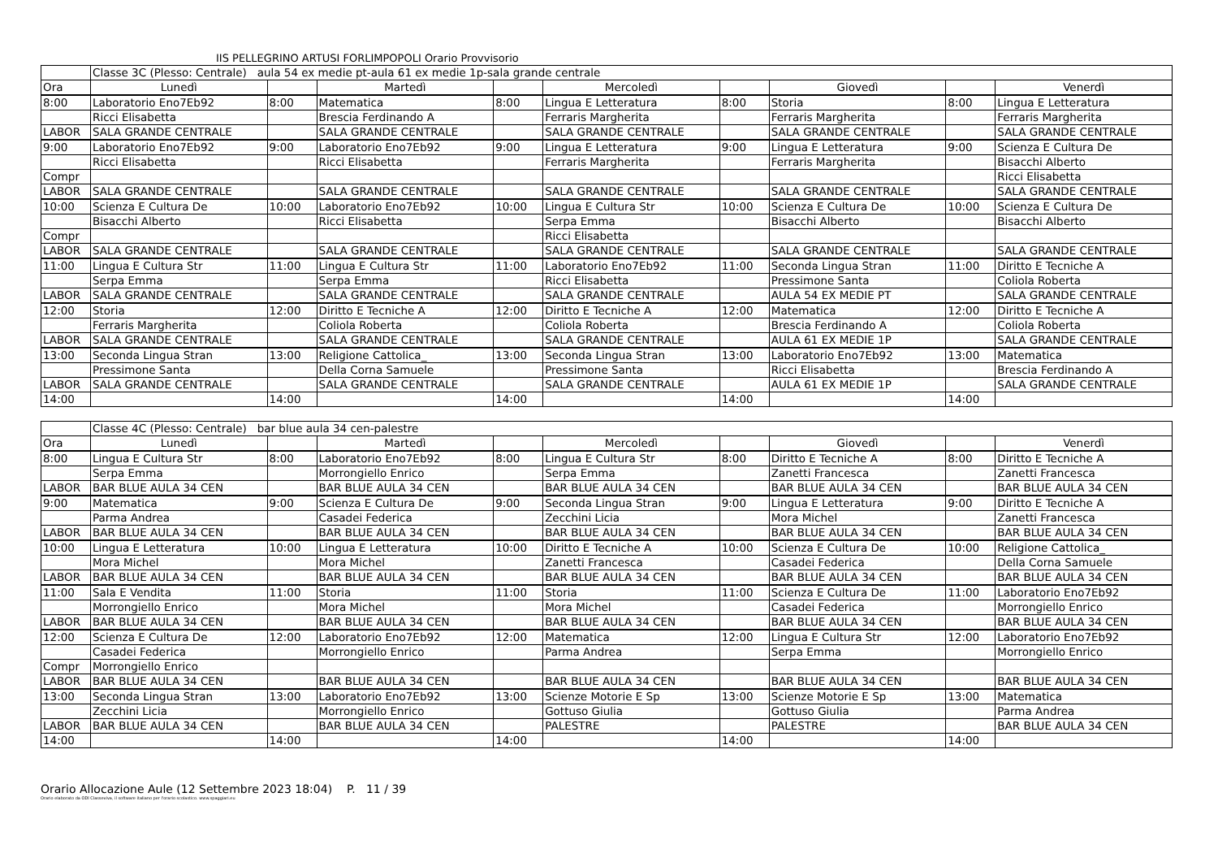IIS PELLEGRINO ARTUSI FORLIMPOPOLI Orario Provvisorio
| | Classe 3C (Plesso: Centrale) aula 54 ex medie pt-aula 61 ex medie 1p-sala grande centrale | | | | | | | | |
| Ora | Lunedì | | Martedì | | Mercoledì | | Giovedì | | Venerdì |
| 8:00 | Laboratorio Eno7Eb92 | 8:00 | Matematica | 8:00 | Lingua E Letteratura | 8:00 | Storia | 8:00 | Lingua E Letteratura |
| | Ricci Elisabetta | | Brescia Ferdinando A | | Ferraris Margherita | | Ferraris Margherita | | Ferraris Margherita |
| LABOR | SALA GRANDE CENTRALE | | SALA GRANDE CENTRALE | | SALA GRANDE CENTRALE | | SALA GRANDE CENTRALE | | SALA GRANDE CENTRALE |
| 9:00 | Laboratorio Eno7Eb92 | 9:00 | Laboratorio Eno7Eb92 | 9:00 | Lingua E Letteratura | 9:00 | Lingua E Letteratura | 9:00 | Scienza E Cultura De |
| | Ricci Elisabetta | | Ricci Elisabetta | | Ferraris Margherita | | Ferraris Margherita | | Bisacchi Alberto |
| Compr | | | | | | | | | Ricci Elisabetta |
| LABOR | SALA GRANDE CENTRALE | | SALA GRANDE CENTRALE | | SALA GRANDE CENTRALE | | SALA GRANDE CENTRALE | | SALA GRANDE CENTRALE |
| 10:00 | Scienza E Cultura De | 10:00 | Laboratorio Eno7Eb92 | 10:00 | Lingua E Cultura Str | 10:00 | Scienza E Cultura De | 10:00 | Scienza E Cultura De |
| | Bisacchi Alberto | | Ricci Elisabetta | | Serpa Emma | | Bisacchi Alberto | | Bisacchi Alberto |
| Compr | | | | | Ricci Elisabetta | | | | |
| LABOR | SALA GRANDE CENTRALE | | SALA GRANDE CENTRALE | | SALA GRANDE CENTRALE | | SALA GRANDE CENTRALE | | SALA GRANDE CENTRALE |
| 11:00 | Lingua E Cultura Str | 11:00 | Lingua E Cultura Str | 11:00 | Laboratorio Eno7Eb92 | 11:00 | Seconda Lingua Stran | 11:00 | Diritto E Tecniche A |
| | Serpa Emma | | Serpa Emma | | Ricci Elisabetta | | Pressimone Santa | | Coliola Roberta |
| LABOR | SALA GRANDE CENTRALE | | SALA GRANDE CENTRALE | | SALA GRANDE CENTRALE | | AULA 54 EX MEDIE PT | | SALA GRANDE CENTRALE |
| 12:00 | Storia | 12:00 | Diritto E Tecniche A | 12:00 | Diritto E Tecniche A | 12:00 | Matematica | 12:00 | Diritto E Tecniche A |
| | Ferraris Margherita | | Coliola Roberta | | Coliola Roberta | | Brescia Ferdinando A | | Coliola Roberta |
| LABOR | SALA GRANDE CENTRALE | | SALA GRANDE CENTRALE | | SALA GRANDE CENTRALE | | AULA 61 EX MEDIE 1P | | SALA GRANDE CENTRALE |
| 13:00 | Seconda Lingua Stran | 13:00 | Religione Cattolica_ | 13:00 | Seconda Lingua Stran | 13:00 | Laboratorio Eno7Eb92 | 13:00 | Matematica |
| | Pressimone Santa | | Della Corna Samuele | | Pressimone Santa | | Ricci Elisabetta | | Brescia Ferdinando A |
| LABOR | SALA GRANDE CENTRALE | | SALA GRANDE CENTRALE | | SALA GRANDE CENTRALE | | AULA 61 EX MEDIE 1P | | SALA GRANDE CENTRALE |
| 14:00 | | 14:00 | | 14:00 | | 14:00 | | 14:00 | |
| | Classe 4C (Plesso: Centrale) bar blue aula 34 cen-palestre | | | | | | | | |
| Ora | Lunedì | | Martedì | | Mercoledì | | Giovedì | | Venerdì |
| 8:00 | Lingua E Cultura Str | 8:00 | Laboratorio Eno7Eb92 | 8:00 | Lingua E Cultura Str | 8:00 | Diritto E Tecniche A | 8:00 | Diritto E Tecniche A |
| | Serpa Emma | | Morrongiello Enrico | | Serpa Emma | | Zanetti Francesca | | Zanetti Francesca |
| LABOR | BAR BLUE AULA 34 CEN | | BAR BLUE AULA 34 CEN | | BAR BLUE AULA 34 CEN | | BAR BLUE AULA 34 CEN | | BAR BLUE AULA 34 CEN |
| 9:00 | Matematica | 9:00 | Scienza E Cultura De | 9:00 | Seconda Lingua Stran | 9:00 | Lingua E Letteratura | 9:00 | Diritto E Tecniche A |
| | Parma Andrea | | Casadei Federica | | Zecchini Licia | | Mora Michel | | Zanetti Francesca |
| LABOR | BAR BLUE AULA 34 CEN | | BAR BLUE AULA 34 CEN | | BAR BLUE AULA 34 CEN | | BAR BLUE AULA 34 CEN | | BAR BLUE AULA 34 CEN |
| 10:00 | Lingua E Letteratura | 10:00 | Lingua E Letteratura | 10:00 | Diritto E Tecniche A | 10:00 | Scienza E Cultura De | 10:00 | Religione Cattolica_ |
| | Mora Michel | | Mora Michel | | Zanetti Francesca | | Casadei Federica | | Della Corna Samuele |
| LABOR | BAR BLUE AULA 34 CEN | | BAR BLUE AULA 34 CEN | | BAR BLUE AULA 34 CEN | | BAR BLUE AULA 34 CEN | | BAR BLUE AULA 34 CEN |
| 11:00 | Sala E Vendita | 11:00 | Storia | 11:00 | Storia | 11:00 | Scienza E Cultura De | 11:00 | Laboratorio Eno7Eb92 |
| | Morrongiello Enrico | | Mora Michel | | Mora Michel | | Casadei Federica | | Morrongiello Enrico |
| LABOR | BAR BLUE AULA 34 CEN | | BAR BLUE AULA 34 CEN | | BAR BLUE AULA 34 CEN | | BAR BLUE AULA 34 CEN | | BAR BLUE AULA 34 CEN |
| 12:00 | Scienza E Cultura De | 12:00 | Laboratorio Eno7Eb92 | 12:00 | Matematica | 12:00 | Lingua E Cultura Str | 12:00 | Laboratorio Eno7Eb92 |
| | Casadei Federica | | Morrongiello Enrico | | Parma Andrea | | Serpa Emma | | Morrongiello Enrico |
| Compr | Morrongiello Enrico | | | | | | | | |
| LABOR | BAR BLUE AULA 34 CEN | | BAR BLUE AULA 34 CEN | | BAR BLUE AULA 34 CEN | | BAR BLUE AULA 34 CEN | | BAR BLUE AULA 34 CEN |
| 13:00 | Seconda Lingua Stran | 13:00 | Laboratorio Eno7Eb92 | 13:00 | Scienze Motorie E Sp | 13:00 | Scienze Motorie E Sp | 13:00 | Matematica |
| | Zecchini Licia | | Morrongiello Enrico | | Gottuso Giulia | | Gottuso Giulia | | Parma Andrea |
| LABOR | BAR BLUE AULA 34 CEN | | BAR BLUE AULA 34 CEN | | PALESTRE | | PALESTRE | | BAR BLUE AULA 34 CEN |
| 14:00 | | 14:00 | | 14:00 | | 14:00 | | 14:00 | |
Orario Allocazione Aule (12 Settembre 2023 18:04) P. 11 / 39
Orario elaborato da ODI Classeviva, il software italiano per l'orario scolastico. www.spaggiari.eu